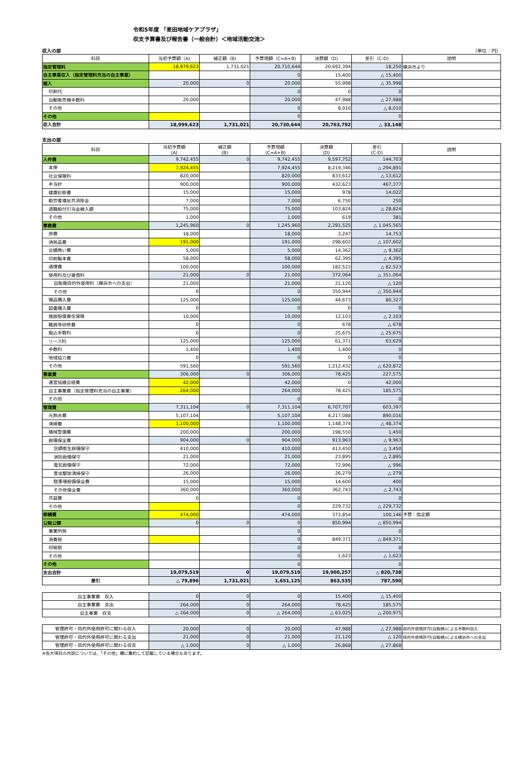令和5年度 「麦田地域ケアプラザ」
収支予算書及び報告書（一般会計）＜地域活動交流＞
収入の部 （単位：円）
| 科目 | 当初予算額（A) | 補正額（B) | 予算現額（C=A+B) | 決算額（D) | 差引（C-D) | 説明 |
| --- | --- | --- | --- | --- | --- | --- |
| 指定管理料 | 18,979,623 | 1,731,021 | 20,710,644 | 20,692,394 | 18,250 | 横浜市より |
| 自主事業収入（指定管理料充当の自主事業） | | | 0 | 15,400 | △ 15,400 | |
| 雑入 | 20,000 | 0 | 20,000 | 55,998 | △ 35,998 | |
| 印刷代 | | | 0 | 0 | 0 | |
| 自動販売機手数料 | 20,000 | | 20,000 | 47,988 | △ 27,988 | |
| その他 | | | 0 | 8,010 | △ 8,010 | |
| その他 | | | 0 | | 0 | |
| 収入合計 | 18,999,623 | 1,731,021 | 20,730,644 | 20,763,792 | △ 33,148 | |
支出の部
| 科目 | 当初予算額 (A) | 補正額 (B) | 予算現額 (C=A+B) | 決算額 (D) | 差引 (C-D) | 説明 |
| --- | --- | --- | --- | --- | --- | --- |
| 人件費 | 9,742,455 | 0 | 9,742,455 | 9,597,752 | 144,703 | |
| 本俸 | 7,924,455 | | 7,924,455 | 8,219,346 | △ 294,891 | |
| 社会保険料 | 820,000 | | 820,000 | 833,612 | △ 13,612 | |
| 手当計 | 900,000 | | 900,000 | 432,623 | 467,377 | |
| 健康診断費 | 15,000 | | 15,000 | 978 | 14,022 | |
| 勤労者福祉共済掛金 | 7,000 | | 7,000 | 6,750 | 250 | |
| 退職給付引当金繰入額 | 75,000 | | 75,000 | 103,824 | △ 28,824 | |
| その他 | 1,000 | | 1,000 | 619 | 381 | |
| 事務費 | 1,245,960 | 0 | 1,245,960 | 2,291,525 | △ 1,045,565 | |
| 旅費 | 18,000 | | 18,000 | 3,247 | 14,753 | |
| 消耗品費 | 191,000 | | 191,000 | 298,602 | △ 107,602 | |
| 会議賄い費 | 5,000 | | 5,000 | 14,362 | △ 9,362 | |
| 印刷製本費 | 58,000 | | 58,000 | 62,395 | △ 4,395 | |
| 通信費 | 100,000 | | 100,000 | 182,523 | △ 82,523 | |
| 使用料及び賃借料 | 21,000 | 0 | 21,000 | 372,064 | △ 351,064 | |
| 自販機目的外使用料（横浜市への支出） | 21,000 | | 21,000 | 21,120 | △ 120 | |
| その他 | 0 | | 0 | 350,944 | △ 350,944 | |
| 備品購入費 | 125,000 | | 125,000 | 44,673 | 80,327 | |
| 図書購入費 | 0 | | 0 | 0 | 0 | |
| 施設賠償責任保険 | 10,000 | | 10,000 | 12,103 | △ 2,103 | |
| 職員等研修費 | 0 | | 0 | 678 | △ 678 | |
| 振込手数料 | 0 | | 0 | 25,675 | △ 25,675 | |
| リース料 | 125,000 | | 125,000 | 61,371 | 63,629 | |
| 手数料 | 1,400 | | 1,400 | 1,400 | 0 | |
| 地域協力費 | 0 | | 0 | 0 | 0 | |
| その他 | 591,560 | | 591,560 | 1,212,432 | △ 620,872 | |
| 事業費 | 306,000 | 0 | 306,000 | 78,425 | 227,575 | |
| 運営協議会経費 | 42,000 | | 42,000 | 0 | 42,000 | |
| 自主事業費（指定管理料充当の自主事業） | 264,000 | | 264,000 | 78,425 | 185,575 | |
| その他 | | | 0 | | 0 | |
| 管理費 | 7,311,104 | 0 | 7,311,104 | 6,707,707 | 603,397 | |
| 光熱水費 | 5,107,104 | | 5,107,104 | 4,217,088 | 890,016 | |
| 清掃費 | 1,100,000 | | 1,100,000 | 1,148,374 | △ 48,374 | |
| 機械警備費 | 200,000 | | 200,000 | 198,550 | 1,450 | |
| 設備保全費 | 904,000 | 0 | 904,000 | 913,963 | △ 9,963 | |
| 空調衛生設備保守 | 410,000 | | 410,000 | 413,450 | △ 3,450 | |
| 消防設備保守 | 21,000 | | 21,000 | 23,895 | △ 2,895 | |
| 電気設備保守 | 72,000 | | 72,000 | 72,996 | △ 996 | |
| 害虫駆除清掃保守 | 26,000 | | 26,000 | 26,279 | △ 279 | |
| 駐車場設備保全費 | 15,000 | | 15,000 | 14,600 | 400 | |
| その他保全費 | 360,000 | | 360,000 | 362,743 | △ 2,743 | |
| 共益費 | 0 | | 0 | | 0 | |
| その他 | | | 0 | 229,732 | △ 229,732 | |
| 修繕費 | 474,000 | | 474,000 | 373,854 | 100,146 | 予算：指定額 |
| 公租公課 | 0 | 0 | 0 | 850,994 | △ 850,994 | |
| 事業所税 | | | 0 | | 0 | |
| 消費税 | | | 0 | 849,371 | △ 849,371 | |
| 印紙税 | | | 0 | | 0 | |
| その他 | | | 0 | 1,623 | △ 1,623 | |
| その他 | | | 0 | | 0 | |
| 支出合計 | 19,079,519 | 0 | 19,079,519 | 19,900,257 | △ 820,738 | |
| 差引 | △ 79,896 | 1,731,021 | 1,651,125 | 863,535 | 787,590 | |
| 自主事業費 収入 | 0 | 0 | 0 | 15,400 | △ 15,400 | |
| 自主事業費 支出 | 264,000 | 0 | 264,000 | 78,425 | 185,575 | |
| 自主事業 収支 | △ 264,000 | 0 | △ 264,000 | △ 63,025 | △ 200,975 | |
| 管理許可・目的外使用許可に関わる収入 | 20,000 | 0 | 20,000 | 47,988 | △ 27,988 | 目的外使用許可(自販機)による手数料収入 |
| 管理許可・目的外使用許可に関わる支出 | 21,000 | 0 | 21,000 | 21,120 | △ 120 | 目的外使用許可(自販機)による横浜市への支出 |
| 管理許可・目的外使用許可に関わる収支 | △ 1,000 | 0 | △ 1,000 | 26,868 | △ 27,868 | |
※各大項目の内訳については、「その他」欄に集約して記載している場合もあります。